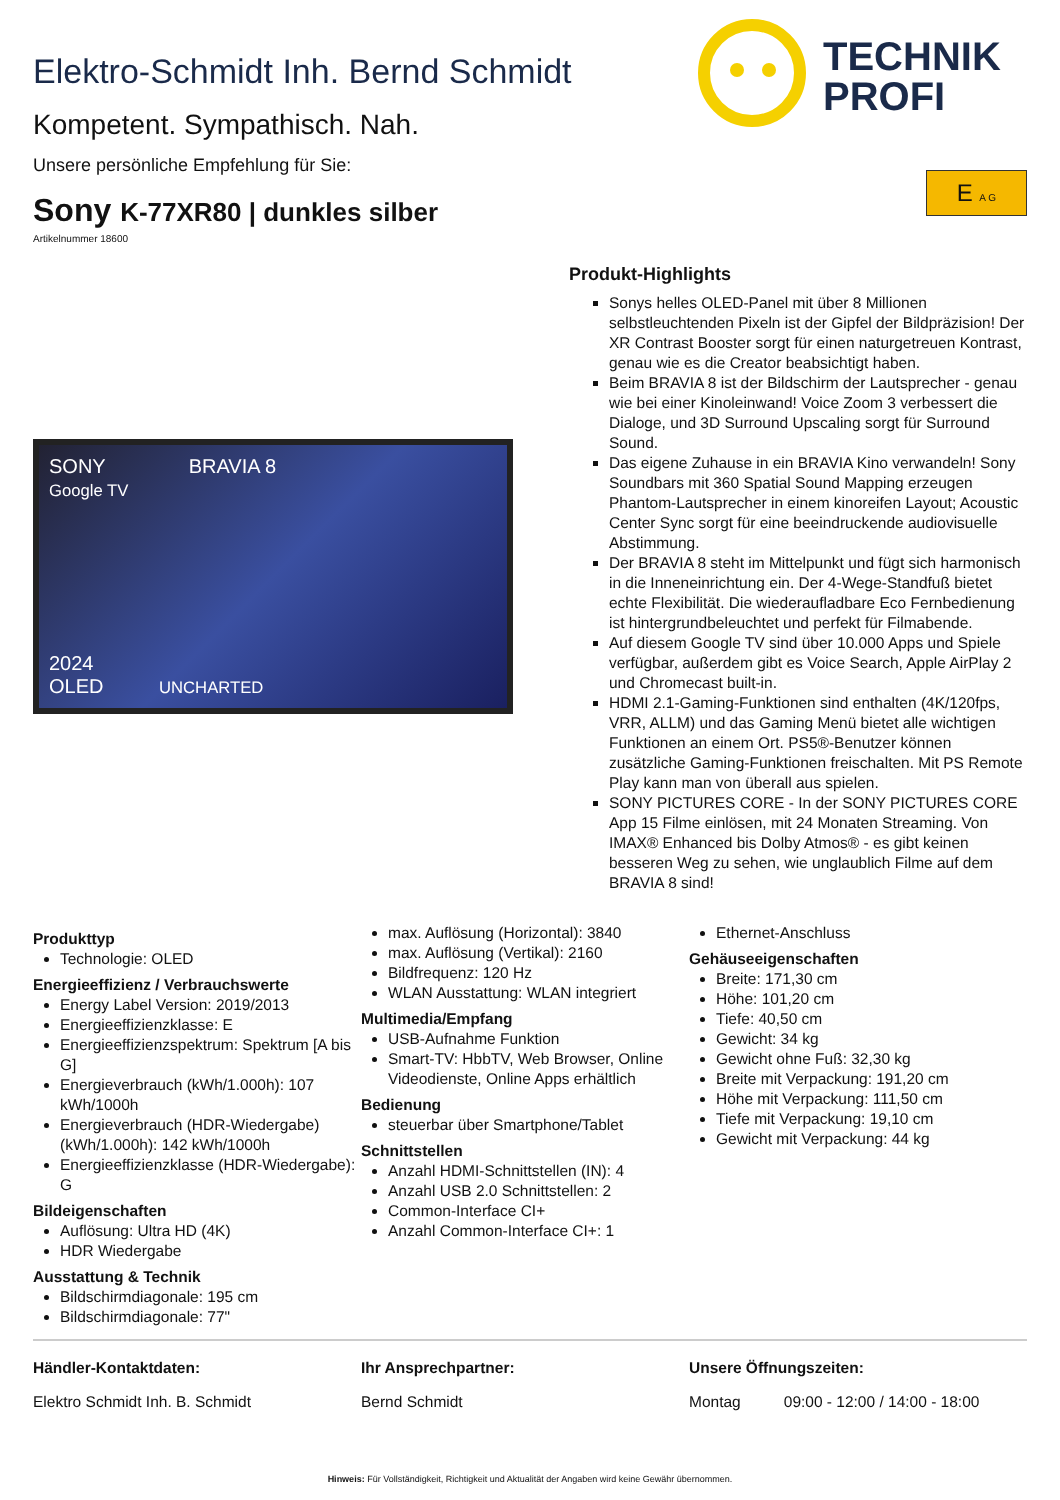TECHNIK
PROFI
Elektro-Schmidt Inh. Bernd Schmidt
Kompetent. Sympathisch. Nah.
Unsere persönliche Empfehlung für Sie:
Sony K-77XR80 | dunkles silber
E A G
Artikelnummer 18600
SONY BRAVIA 8
Google TV
2024
OLED UNCHARTED
Produkt-Highlights
Sonys helles OLED-Panel mit über 8 Millionen selbstleuchtenden Pixeln ist der Gipfel der Bildpräzision! Der XR Contrast Booster sorgt für einen naturgetreuen Kontrast, genau wie es die Creator beabsichtigt haben.
Beim BRAVIA 8 ist der Bildschirm der Lautsprecher - genau wie bei einer Kinoleinwand! Voice Zoom 3 verbessert die Dialoge, und 3D Surround Upscaling sorgt für Surround Sound.
Das eigene Zuhause in ein BRAVIA Kino verwandeln! Sony Soundbars mit 360 Spatial Sound Mapping erzeugen Phantom-Lautsprecher in einem kinoreifen Layout; Acoustic Center Sync sorgt für eine beeindruckende audiovisuelle Abstimmung.
Der BRAVIA 8 steht im Mittelpunkt und fügt sich harmonisch in die Inneneinrichtung ein. Der 4-Wege-Standfuß bietet echte Flexibilität. Die wiederaufladbare Eco Fernbedienung ist hintergrundbeleuchtet und perfekt für Filmabende.
Auf diesem Google TV sind über 10.000 Apps und Spiele verfügbar, außerdem gibt es Voice Search, Apple AirPlay 2 und Chromecast built-in.
HDMI 2.1-Gaming-Funktionen sind enthalten (4K/120fps, VRR, ALLM) und das Gaming Menü bietet alle wichtigen Funktionen an einem Ort. PS5®-Benutzer können zusätzliche Gaming-Funktionen freischalten. Mit PS Remote Play kann man von überall aus spielen.
SONY PICTURES CORE - In der SONY PICTURES CORE App 15 Filme einlösen, mit 24 Monaten Streaming. Von IMAX® Enhanced bis Dolby Atmos® - es gibt keinen besseren Weg zu sehen, wie unglaublich Filme auf dem BRAVIA 8 sind!
Produkttyp
Technologie: OLED
Energieeffizienz / Verbrauchswerte
Energy Label Version: 2019/2013
Energieeffizienzklasse: E
Energieeffizienzspektrum: Spektrum [A bis G]
Energieverbrauch (kWh/1.000h): 107 kWh/1000h
Energieverbrauch (HDR-Wiedergabe) (kWh/1.000h): 142 kWh/1000h
Energieeffizienzklasse (HDR-Wiedergabe): G
Bildeigenschaften
Auflösung: Ultra HD (4K)
HDR Wiedergabe
Ausstattung & Technik
Bildschirmdiagonale: 195 cm
Bildschirmdiagonale: 77"
max. Auflösung (Horizontal): 3840
max. Auflösung (Vertikal): 2160
Bildfrequenz: 120 Hz
WLAN Ausstattung: WLAN integriert
Multimedia/Empfang
USB-Aufnahme Funktion
Smart-TV: HbbTV, Web Browser, Online Videodienste, Online Apps erhältlich
Bedienung
steuerbar über Smartphone/Tablet
Schnittstellen
Anzahl HDMI-Schnittstellen (IN): 4
Anzahl USB 2.0 Schnittstellen: 2
Common-Interface CI+
Anzahl Common-Interface CI+: 1
Ethernet-Anschluss
Gehäuseeigenschaften
Breite: 171,30 cm
Höhe: 101,20 cm
Tiefe: 40,50 cm
Gewicht: 34 kg
Gewicht ohne Fuß: 32,30 kg
Breite mit Verpackung: 191,20 cm
Höhe mit Verpackung: 111,50 cm
Tiefe mit Verpackung: 19,10 cm
Gewicht mit Verpackung: 44 kg
Händler-Kontaktdaten:
Elektro Schmidt Inh. B. Schmidt
Ihr Ansprechpartner:
Bernd Schmidt
Unsere Öffnungszeiten:
Montag 09:00 - 12:00 / 14:00 - 18:00
Hinweis: Für Vollständigkeit, Richtigkeit und Aktualität der Angaben wird keine Gewähr übernommen.